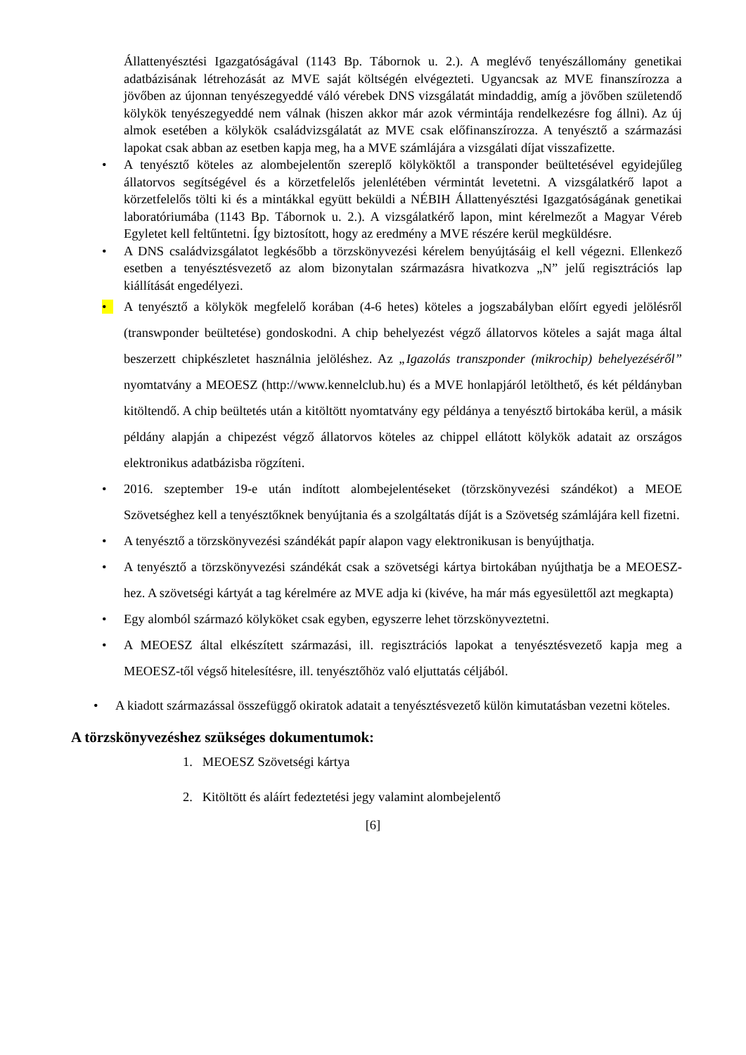Állattenyésztési Igazgatóságával (1143 Bp. Tábornok u. 2.). A meglévő tenyészállomány genetikai adatbázisának létrehozását az MVE saját költségén elvégezteti. Ugyancsak az MVE finanszírozza a jövőben az újonnan tenyészegyeddé váló vérebek DNS vizsgálatát mindaddig, amíg a jövőben születendő kölykök tenyészegyeddé nem válnak (hiszen akkor már azok vérmintája rendelkezésre fog állni). Az új almok esetében a kölykök családvizsgálatát az MVE csak előfinanszírozza. A tenyésztő a származási lapokat csak abban az esetben kapja meg, ha a MVE számlájára a vizsgálati díjat visszafizette.
• A tenyésztő köteles az alombejelentőn szereplő kölyköktől a transponder beültetésével egyidejűleg állatorvos segítségével és a körzetfelelős jelenlétében vérmintát levetetni. A vizsgálatkérő lapot a körzetfelelős tölti ki és a mintákkal együtt beküldi a NÉBIH Állattenyésztési Igazgatóságának genetikai laboratóriumába (1143 Bp. Tábornok u. 2.). A vizsgálatkérő lapon, mint kérelmezőt a Magyar Véreb Egyletet kell feltűntetni. Így biztosított, hogy az eredmény a MVE részére kerül megküldésre.
• A DNS családvizsgálatot legkésőbb a törzskönyvezési kérelem benyújtásáig el kell végezni. Ellenkező esetben a tenyésztésvezető az alom bizonytalan származásra hivatkozva „N” jelű regisztrációs lap kiállítását engedélyezi.
• A tenyésztő a kölykök megfelelő korában (4-6 hetes) köteles a jogszabályban előírt egyedi jelölésről (transwponder beültetése) gondoskodni. A chip behelyezést végző állatorvos köteles a saját maga által beszerzett chipkészletet használnia jelöléshez. Az „Igazolás transzponder (mikrochip) behelyezéséről” nyomtatvány a MEOESZ (http://www.kennelclub.hu) és a MVE honlapjáról letölthető, és két példányban kitöltendő. A chip beültetés után a kitöltött nyomtatvány egy példánya a tenyésztő birtokába kerül, a másik példány alapján a chipezést végző állatorvos köteles az chippel ellátott kölykök adatait az országos elektronikus adatbázisba rögzíteni.
• 2016. szeptember 19-e után indított alombejelentéseket (törzskönyvezési szándékot) a MEOE Szövetséghez kell a tenyésztőknek benyújtania és a szolgáltatás díját is a Szövetség számlájára kell fizetni.
• A tenyésztő a törzskönyvezési szándékát papír alapon vagy elektronikusan is benyújthatja.
• A tenyésztő a törzskönyvezési szándékát csak a szövetségi kártya birtokában nyújthatja be a MEOESZ- hez. A szövetségi kártyát a tag kérelmére az MVE adja ki (kivéve, ha már más egyesülettől azt megkapta)
• Egy alomból származó kölyköket csak egyben, egyszerre lehet törzskönyveztetni.
• A MEOESZ által elkészített származási, ill. regisztrációs lapokat a tenyésztésvezető kapja meg a MEOESZ-től végső hitelesítésre, ill. tenyésztőhöz való eljuttatás céljából.
• A kiadott származással összefüggő okiratok adatait a tenyésztésvezető külön kimutatásban vezetni köteles.
A törzskönyvezéshez szükséges dokumentumok:
1. MEOESZ Szövetségi kártya
2. Kitöltött és aláírt fedeztetési jegy valamint alombejelentő
[6]